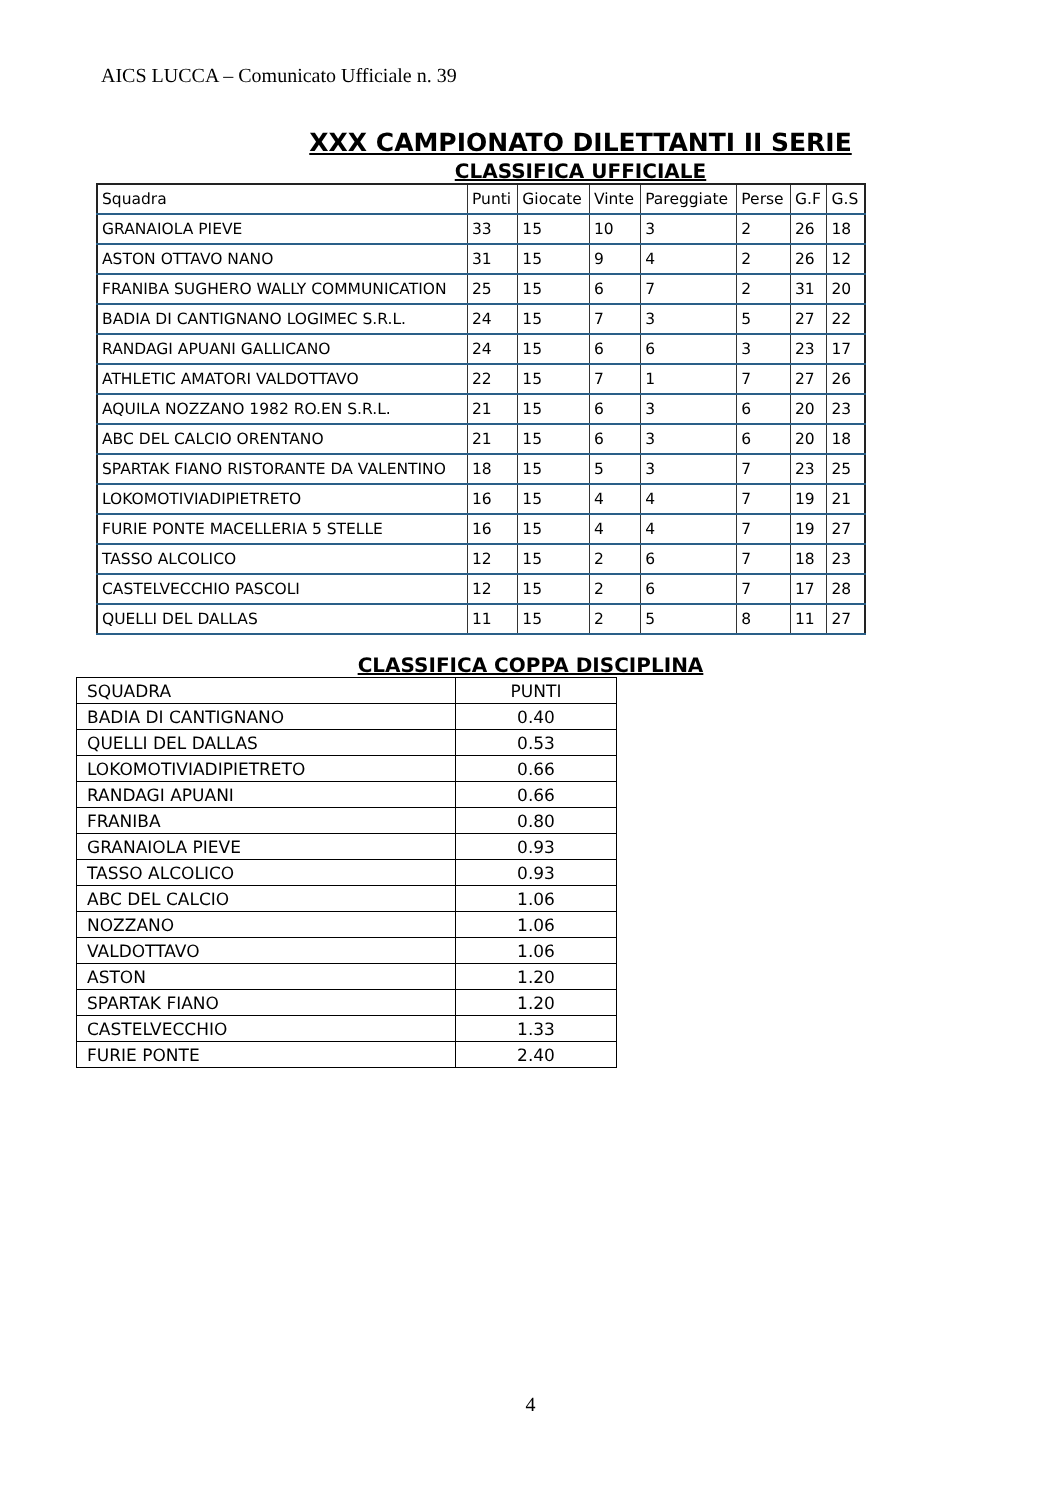AICS LUCCA – Comunicato Ufficiale n. 39
XXX CAMPIONATO DILETTANTI II SERIE
CLASSIFICA UFFICIALE
| Squadra | Punti | Giocate | Vinte | Pareggiate | Perse | G.F | G.S |
| GRANAIOLA PIEVE | 33 | 15 | 10 | 3 | 2 | 26 | 18 |
| ASTON OTTAVO NANO | 31 | 15 | 9 | 4 | 2 | 26 | 12 |
| FRANIBA SUGHERO WALLY COMMUNICATION | 25 | 15 | 6 | 7 | 2 | 31 | 20 |
| BADIA DI CANTIGNANO LOGIMEC S.R.L. | 24 | 15 | 7 | 3 | 5 | 27 | 22 |
| RANDAGI APUANI GALLICANO | 24 | 15 | 6 | 6 | 3 | 23 | 17 |
| ATHLETIC AMATORI VALDOTTAVO | 22 | 15 | 7 | 1 | 7 | 27 | 26 |
| AQUILA NOZZANO 1982 RO.EN S.R.L. | 21 | 15 | 6 | 3 | 6 | 20 | 23 |
| ABC DEL CALCIO ORENTANO | 21 | 15 | 6 | 3 | 6 | 20 | 18 |
| SPARTAK FIANO RISTORANTE DA VALENTINO | 18 | 15 | 5 | 3 | 7 | 23 | 25 |
| LOKOMOTIVIADIPIETRETO | 16 | 15 | 4 | 4 | 7 | 19 | 21 |
| FURIE PONTE MACELLERIA 5 STELLE | 16 | 15 | 4 | 4 | 7 | 19 | 27 |
| TASSO ALCOLICO | 12 | 15 | 2 | 6 | 7 | 18 | 23 |
| CASTELVECCHIO PASCOLI | 12 | 15 | 2 | 6 | 7 | 17 | 28 |
| QUELLI DEL DALLAS | 11 | 15 | 2 | 5 | 8 | 11 | 27 |
CLASSIFICA COPPA DISCIPLINA
| SQUADRA | PUNTI |
| BADIA DI CANTIGNANO | 0.40 |
| QUELLI DEL DALLAS | 0.53 |
| LOKOMOTIVIADIPIETRETO | 0.66 |
| RANDAGI APUANI | 0.66 |
| FRANIBA | 0.80 |
| GRANAIOLA PIEVE | 0.93 |
| TASSO ALCOLICO | 0.93 |
| ABC DEL CALCIO | 1.06 |
| NOZZANO | 1.06 |
| VALDOTTAVO | 1.06 |
| ASTON | 1.20 |
| SPARTAK FIANO | 1.20 |
| CASTELVECCHIO | 1.33 |
| FURIE PONTE | 2.40 |
4